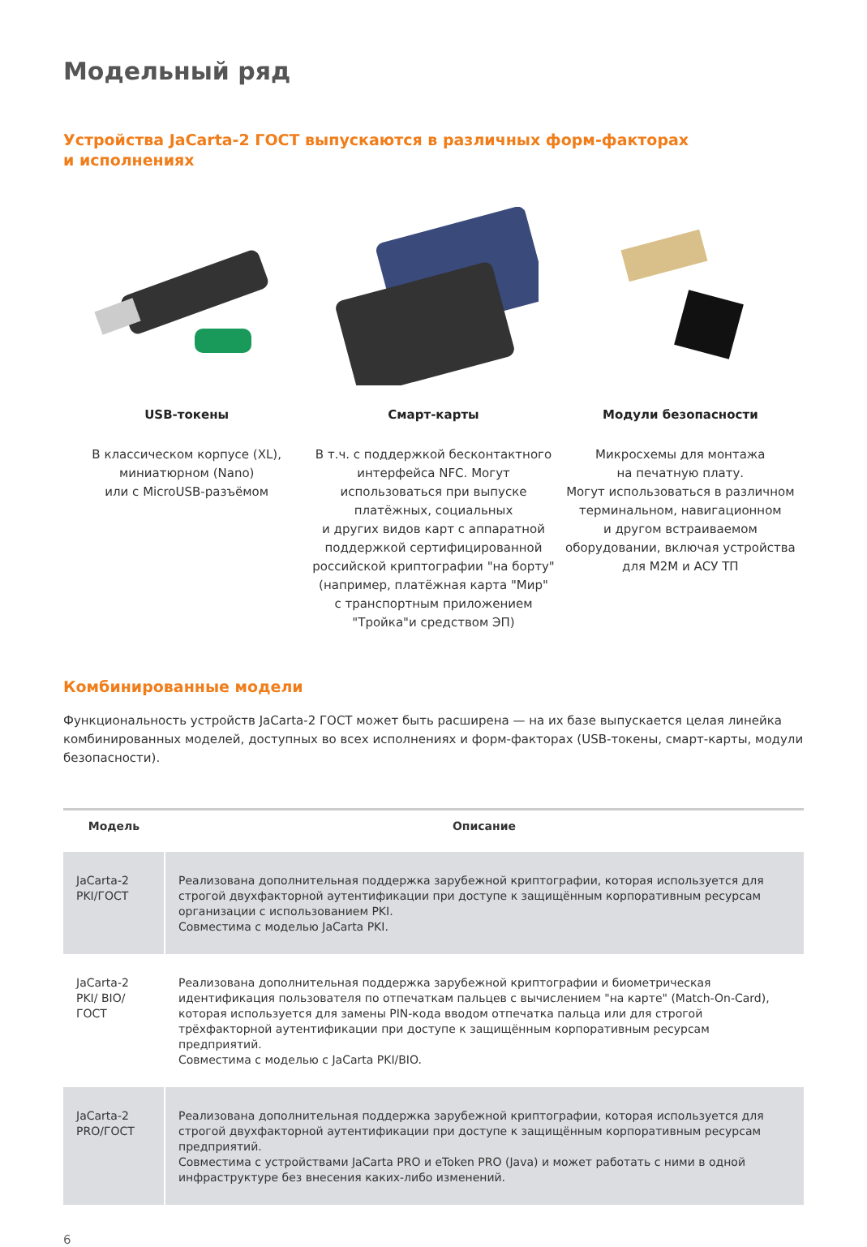Модельный ряд
Устройства JaCarta-2 ГОСТ выпускаются в различных форм-факторах
и исполнениях
USB-токены
В классическом корпусе (XL),
миниатюрном (Nano)
или с MicroUSB-разъёмом
Смарт-карты
В т.ч. с поддержкой бесконтактного
интерфейса NFC. Могут
использоваться при выпуске
платёжных, социальных
и других видов карт с аппаратной
поддержкой сертифицированной
российской криптографии "на борту"
(например, платёжная карта "Мир"
с транспортным приложением
"Тройка"и средством ЭП)
Модули безопасности
Микросхемы для монтажа
на печатную плату.
Могут использоваться в различном
терминальном, навигационном
и другом встраиваемом
оборудовании, включая устройства
для М2М и АСУ ТП
Комбинированные модели
Функциональность устройств JaCarta-2 ГОСТ может быть расширена — на их базе выпускается целая линейка комбинированных моделей, доступных во всех исполнениях и форм-факторах (USB-токены, смарт-карты, модули безопасности).
| Модель | Описание |
| --- | --- |
| JaCarta-2 PKI/ГОСТ | Реализована дополнительная поддержка зарубежной криптографии, которая используется для строгой двухфакторной аутентификации при доступе к защищённым корпоративным ресурсам организации с использованием PKI. Совместима с моделью JaCarta PKI. |
| JaCarta-2 PKI/ BIO/ГОСТ | Реализована дополнительная поддержка зарубежной криптографии и биометрическая идентификация пользователя по отпечаткам пальцев с вычислением "на карте" (Match-On-Card), которая используется для замены PIN-кода вводом отпечатка пальца или для строгой трёхфакторной аутентификации при доступе к защищённым корпоративным ресурсам предприятий. Совместима с моделью с JaCarta PKI/BIO. |
| JaCarta-2 PRO/ГОСТ | Реализована дополнительная поддержка зарубежной криптографии, которая используется для строгой двухфакторной аутентификации при доступе к защищённым корпоративным ресурсам предприятий. Совместима с устройствами JaCarta PRO и eToken PRO (Java) и может работать с ними в одной инфраструктуре без внесения каких-либо изменений. |
6